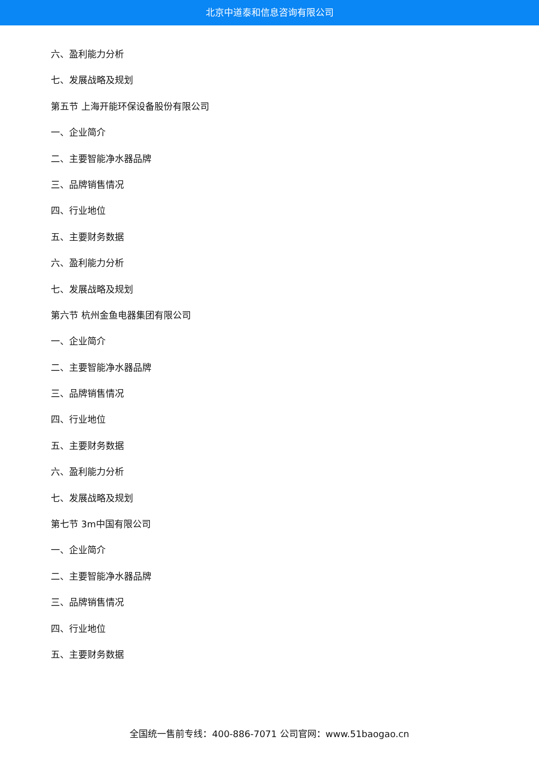北京中道泰和信息咨询有限公司
六、盈利能力分析
七、发展战略及规划
第五节 上海开能环保设备股份有限公司
一、企业简介
二、主要智能净水器品牌
三、品牌销售情况
四、行业地位
五、主要财务数据
六、盈利能力分析
七、发展战略及规划
第六节 杭州金鱼电器集团有限公司
一、企业简介
二、主要智能净水器品牌
三、品牌销售情况
四、行业地位
五、主要财务数据
六、盈利能力分析
七、发展战略及规划
第七节 3m中国有限公司
一、企业简介
二、主要智能净水器品牌
三、品牌销售情况
四、行业地位
五、主要财务数据
全国统一售前专线：400-886-7071 公司官网：www.51baogao.cn